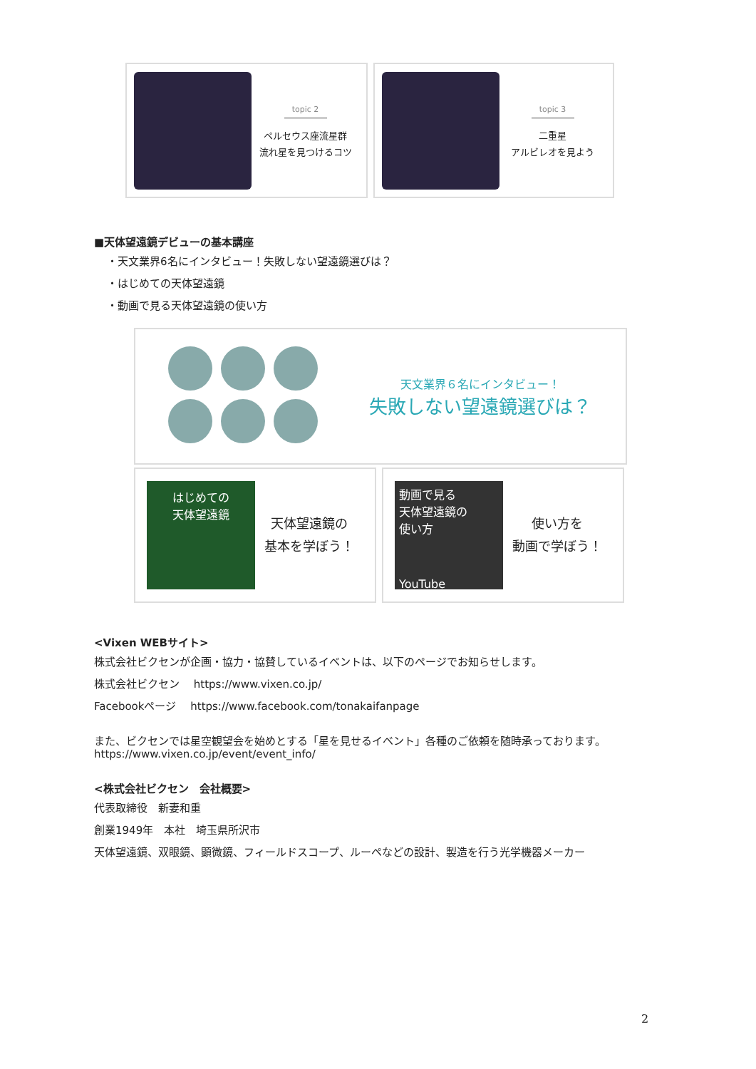topic 2
ペルセウス座流星群
流れ星を見つけるコツ
topic 3
二重星
アルビレオを見よう
■天体望遠鏡デビューの基本講座
・天文業界6名にインタビュー！失敗しない望遠鏡選びは？
・はじめての天体望遠鏡
・動画で見る天体望遠鏡の使い方
天文業界６名にインタビュー！
失敗しない望遠鏡選びは？
はじめての
天体望遠鏡
天体望遠鏡の
基本を学ぼう！
動画で見る
天体望遠鏡の
使い方
YouTube
使い方を
動画で学ぼう！
<Vixen WEBサイト>
株式会社ビクセンが企画・協力・協賛しているイベントは、以下のページでお知らせします。
株式会社ビクセン　 https://www.vixen.co.jp/
Facebookページ　 https://www.facebook.com/tonakaifanpage
また、ビクセンでは星空観望会を始めとする「星を見せるイベント」各種のご依頼を随時承っております。
https://www.vixen.co.jp/event/event_info/
<株式会社ビクセン　会社概要>
代表取締役　新妻和重
創業1949年　本社　埼玉県所沢市
天体望遠鏡、双眼鏡、顕微鏡、フィールドスコープ、ルーペなどの設計、製造を行う光学機器メーカー
2